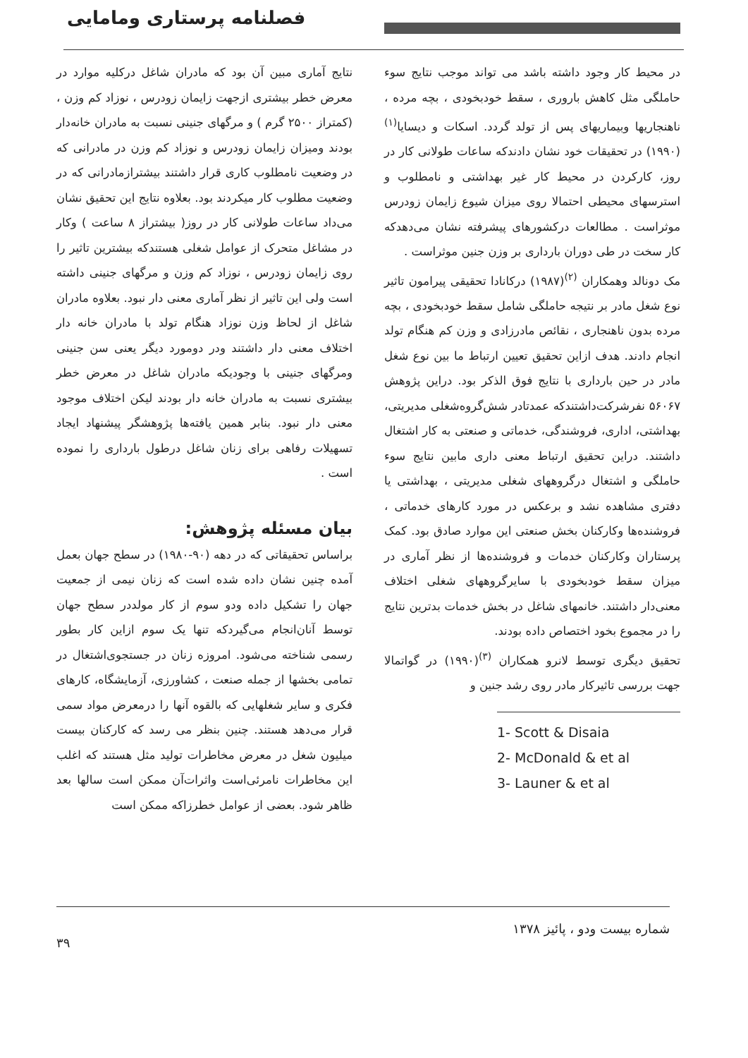فصلنامه پرستاری ومامایی
نتایج آماری مبین آن بود که مادران شاغل درکلیه موارد در معرض خطر بیشتری ازجهت زایمان زودرس ، نوزاد کم وزن ، (کمتراز ۲۵۰۰ گرم ) و مرگهای جنینی نسبت به مادران خانه‌دار بودند ومیزان زایمان زودرس و نوزاد کم وزن در مادرانی که در وضعیت نامطلوب کاری قرار داشتند بیشترازمادرانی که در وضعیت مطلوب کار میکردند بود. بعلاوه نتایج این تحقیق نشان می‌داد ساعات طولانی کار در روز( بیشتراز ۸ ساعت ) وکار در مشاغل متحرک از عوامل شغلی هستندکه بیشترین تاثیر را روی زایمان زودرس ، نوزاد کم وزن و مرگهای جنینی داشته است ولی این تاثیر از نظر آماری معنی دار نبود. بعلاوه مادران شاغل از لحاظ وزن نوزاد هنگام تولد با مادران خانه دار اختلاف معنی دار داشتند ودر دومورد دیگر یعنی سن جنینی ومرگهای جنینی با وجودیکه مادران شاغل در معرض خطر بیشتری نسبت به مادران خانه دار بودند لیکن اختلاف موجود معنی دار نبود. بنابر همین یافته‌ها پژوهشگر پیشنهاد ایجاد تسهیلات رفاهی برای زنان شاغل درطول بارداری را نموده است .
بیان مسئله پژوهش:
براساس تحقیقاتی که در دهه (۹۰-۱۹۸۰) در سطح جهان بعمل آمده چنین نشان داده شده است که زنان نیمی از جمعیت جهان را تشکیل داده ودو سوم از کار مولددر سطح جهان توسط آنان‌انجام می‌گیردکه تنها یک سوم ازاین کار بطور رسمی شناخته می‌شود. امروزه زنان در جستجوی‌اشتغال در تمامی بخشها از جمله صنعت ، کشاورزی، آزمایشگاه، کارهای فکری و سایر شغلهایی که بالقوه آنها را درمعرض مواد سمی قرار می‌دهد هستند. چنین بنظر می رسد که کارکنان بیست میلیون شغل در معرض مخاطرات تولید مثل هستند که اغلب این مخاطرات نامرئی‌است واثرات‌آن ممکن است سالها بعد ظاهر شود. بعضی از عوامل خطرزاکه ممکن است
در محیط کار وجود داشته باشد می تواند موجب نتایج سوء حاملگی مثل کاهش باروری ، سقط خودبخودی ، بچه مرده ، ناهنجاریها وبیماریهای پس از تولد گردد. اسکات و دیسایا<sup>(۱)</sup>(۱۹۹۰) در تحقیقات خود نشان دادندکه ساعات طولانی کار در روز، کارکردن در محیط کار غیر بهداشتی و نامطلوب و استرسهای محیطی احتمالا روی میزان شیوع زایمان زودرس موثراست . مطالعات درکشورهای پیشرفته نشان می‌دهدکه کار سخت در طی دوران بارداری بر وزن جنین موثراست .
مک دونالد وهمکاران <sup>(۲)</sup>(۱۹۸۷) درکانادا تحقیقی پیرامون تاثیر نوع شغل مادر بر نتیجه حاملگی شامل سقط خودبخودی ، بچه مرده بدون ناهنجاری ، نقائص مادرزادی و وزن کم هنگام تولد انجام دادند. هدف ازاین تحقیق تعیین ارتباط ما بین نوع شغل مادر در حین بارداری با نتایج فوق الذکر بود. دراین پژوهش ۵۶۰۶۷ نفرشرکت‌داشتندکه عمدتادر شش‌گروه‌شغلی مدیریتی، بهداشتی، اداری، فروشندگی، خدماتی و صنعتی به کار اشتغال داشتند. دراین تحقیق ارتباط معنی داری مابین نتایج سوء حاملگی و اشتغال درگروههای شغلی مدیریتی ، بهداشتی یا دفتری مشاهده نشد و برعکس در مورد کارهای خدماتی ، فروشنده‌ها وکارکنان بخش صنعتی این موارد صادق بود. کمک پرستاران وکارکنان خدمات و فروشنده‌ها از نظر آماری در میزان سقط خودبخودی با سایرگروههای شغلی اختلاف معنی‌دار داشتند. خانمهای شاغل در بخش خدمات بدترین نتایج را در مجموع بخود اختصاص داده بودند.
تحقیق دیگری توسط لانرو همکاران <sup>(۳)</sup>(۱۹۹۰) در گواتمالا جهت بررسی تاثیرکار مادر روی رشد جنین و
1- Scott & Disaia
2- McDonald & et al
3- Launer & et al
شماره بیست ودو ، پائیز ۱۳۷۸ ۳۹